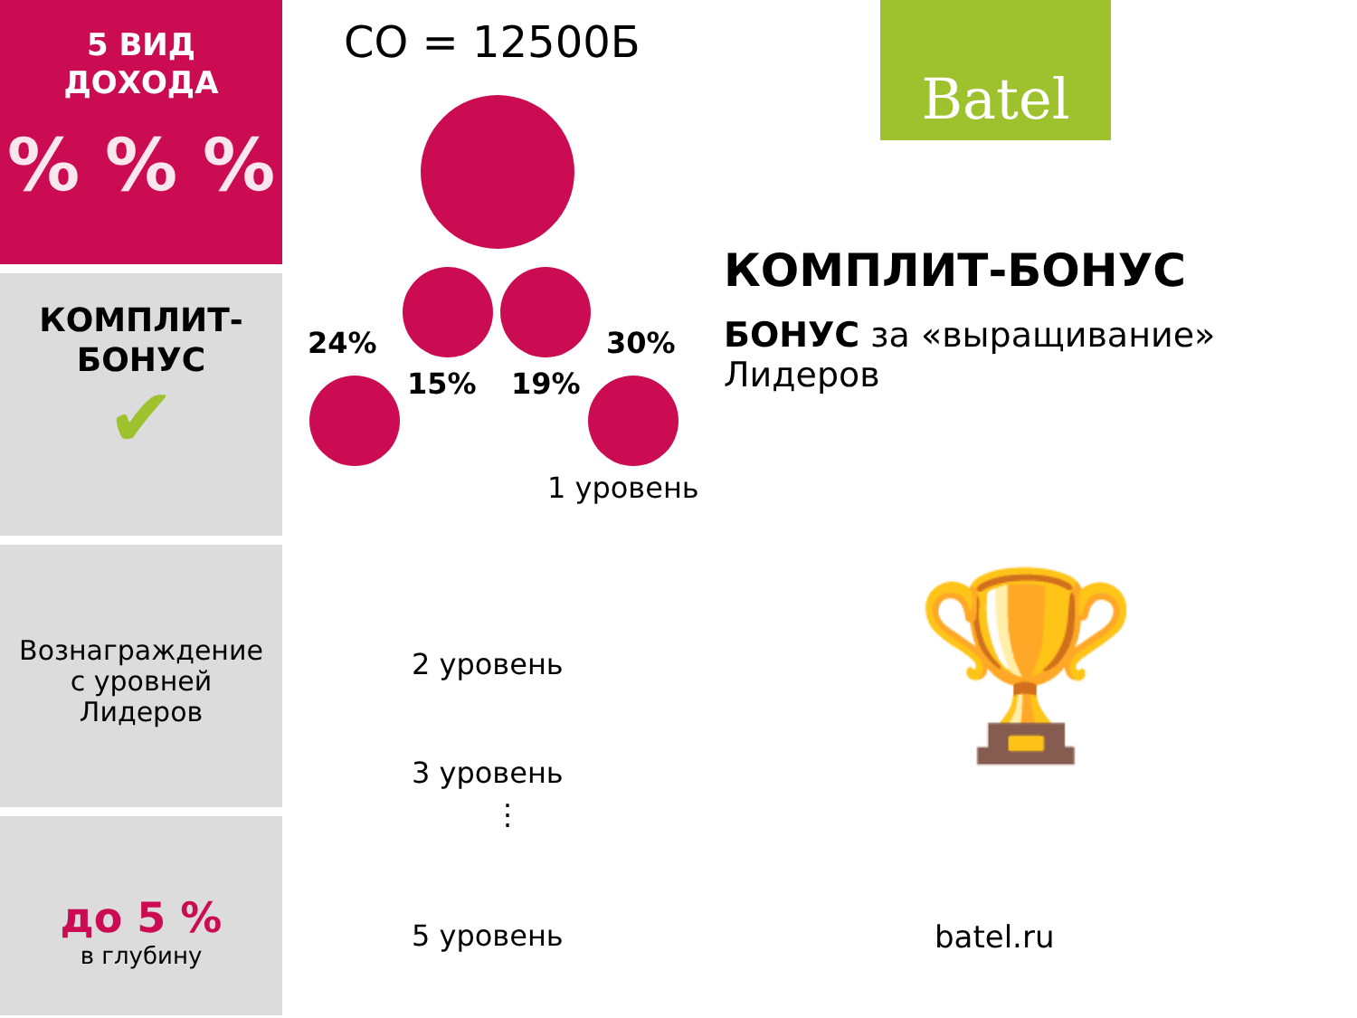5 ВИД
ДОХОДА
% % %
КОМПЛИТ-
БОНУС
✔
Вознаграждение
с уровней
Лидеров
до 5 %
в глубину
СО = 12500Б
24%
15% 19%
30%
1 уровень
2 уровень
3 уровень
⋮
5 уровень
Batel
КОМПЛИТ-БОНУС
БОНУС за «выращивание»
Лидеров
🏆
batel.ru